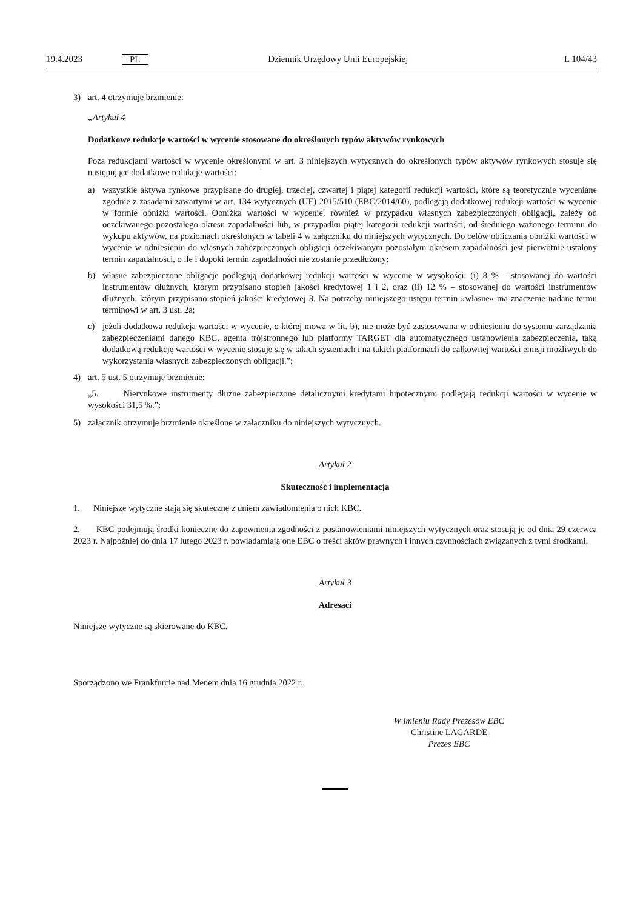19.4.2023 PL Dziennik Urzędowy Unii Europejskiej L 104/43
3) art. 4 otrzymuje brzmienie:
„Artykuł 4
Dodatkowe redukcje wartości w wycenie stosowane do określonych typów aktywów rynkowych
Poza redukcjami wartości w wycenie określonymi w art. 3 niniejszych wytycznych do określonych typów aktywów rynkowych stosuje się następujące dodatkowe redukcje wartości:
a) wszystkie aktywa rynkowe przypisane do drugiej, trzeciej, czwartej i piątej kategorii redukcji wartości, które są teoretycznie wyceniane zgodnie z zasadami zawartymi w art. 134 wytycznych (UE) 2015/510 (EBC/2014/60), podlegają dodatkowej redukcji wartości w wycenie w formie obniżki wartości. Obniżka wartości w wycenie, również w przypadku własnych zabezpieczonych obligacji, zależy od oczekiwanego pozostałego okresu zapadalności lub, w przypadku piątej kategorii redukcji wartości, od średniego ważonego terminu do wykupu aktywów, na poziomach określonych w tabeli 4 w załączniku do niniejszych wytycznych. Do celów obliczania obniżki wartości w wycenie w odniesieniu do własnych zabezpieczonych obligacji oczekiwanym pozostałym okresem zapadalności jest pierwotnie ustalony termin zapadalności, o ile i dopóki termin zapadalności nie zostanie przedłużony;
b) własne zabezpieczone obligacje podlegają dodatkowej redukcji wartości w wycenie w wysokości: (i) 8 % – stosowanej do wartości instrumentów dłużnych, którym przypisano stopień jakości kredytowej 1 i 2, oraz (ii) 12 % – stosowanej do wartości instrumentów dłużnych, którym przypisano stopień jakości kredytowej 3. Na potrzeby niniejszego ustępu termin »własne« ma znaczenie nadane termu terminowi w art. 3 ust. 2a;
c) jeżeli dodatkowa redukcja wartości w wycenie, o której mowa w lit. b), nie może być zastosowana w odniesieniu do systemu zarządzania zabezpieczeniami danego KBC, agenta trójstronnego lub platformy TARGET dla automatycznego ustanowienia zabezpieczenia, taką dodatkową redukcję wartości w wycenie stosuje się w takich systemach i na takich platformach do całkowitej wartości emisji możliwych do wykorzystania własnych zabezpieczonych obligacji.”;
4) art. 5 ust. 5 otrzymuje brzmienie:
„5. Nierynkowe instrumenty dłużne zabezpieczone detalicznymi kredytami hipotecznymi podlegają redukcji wartości w wycenie w wysokości 31,5 %.”;
5) załącznik otrzymuje brzmienie określone w załączniku do niniejszych wytycznych.
Artykuł 2
Skuteczność i implementacja
1. Niniejsze wytyczne stają się skuteczne z dniem zawiadomienia o nich KBC.
2. KBC podejmują środki konieczne do zapewnienia zgodności z postanowieniami niniejszych wytycznych oraz stosują je od dnia 29 czerwca 2023 r. Najpóźniej do dnia 17 lutego 2023 r. powiadamiają one EBC o treści aktów prawnych i innych czynnościach związanych z tymi środkami.
Artykuł 3
Adresaci
Niniejsze wytyczne są skierowane do KBC.
Sporządzono we Frankfurcie nad Menem dnia 16 grudnia 2022 r.
W imieniu Rady Prezesów EBC
Christine LAGARDE
Prezes EBC